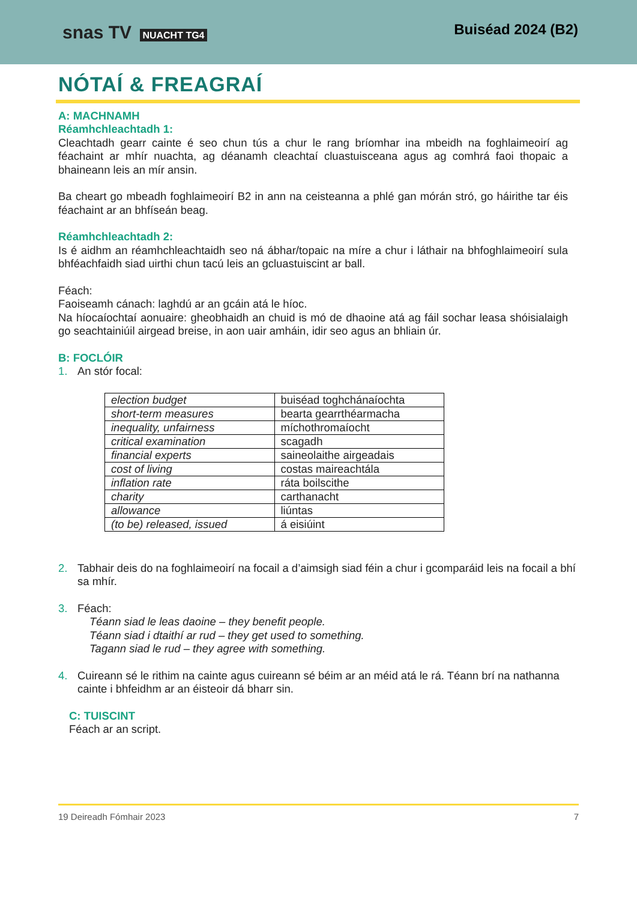snas TV NUACHT TG4
Buiséad 2024 (B2)
NÓTAÍ & FREAGRAÍ
A: MACHNAMH
Réamhchleachtadh 1:
Cleachtadh gearr cainte é seo chun tús a chur le rang bríomhar ina mbeidh na foghlaimeoirí ag féachaint ar mhír nuachta, ag déanamh cleachtaí cluastuisceana agus ag comhrá faoi thopaic a bhaineann leis an mír ansin.
Ba cheart go mbeadh foghlaimeoirí B2 in ann na ceisteanna a phlé gan mórán stró, go háirithe tar éis féachaint ar an bhfíseán beag.
Réamhchleachtadh 2:
Is é aidhm an réamhchleachtaidh seo ná ábhar/topaic na míre a chur i láthair na bhfoghlaimeoirí sula bhféachfaidh siad uirthi chun tacú leis an gcluastuiscint ar ball.
Féach:
Faoiseamh cánach: laghdú ar an gcáin atá le híoc.
Na híocaíochtaí aonuaire: gheobhaidh an chuid is mó de dhaoine atá ag fáil sochar leasa shóisialaigh go seachtainiúil airgead breise, in aon uair amháin, idir seo agus an bhliain úr.
B: FOCLÓIR
1. An stór focal:
| election budget | buiséad toghchánaíochta |
| short-term measures | bearta gearrthéarmacha |
| inequality, unfairness | míchothromaíocht |
| critical examination | scagadh |
| financial experts | saineolaithe airgeadais |
| cost of living | costas maireachtála |
| inflation rate | ráta boilscithe |
| charity | carthanacht |
| allowance | liúntas |
| (to be) released, issued | á eisiúint |
2. Tabhair deis do na foghlaimeoirí na focail a d’aimsigh siad féin a chur i gcomparáid leis na focail a bhí sa mhír.
3. Féach:
Téann siad le leas daoine – they benefit people.
Téann siad i dtaithí ar rud – they get used to something.
Tagann siad le rud – they agree with something.
4. Cuireann sé le rithim na cainte agus cuireann sé béim ar an méid atá le rá. Téann brí na nathanna cainte i bhfeidhm ar an éisteoir dá bharr sin.
C: TUISCINT
Féach ar an script.
19 Deireadh Fómhair 2023 7